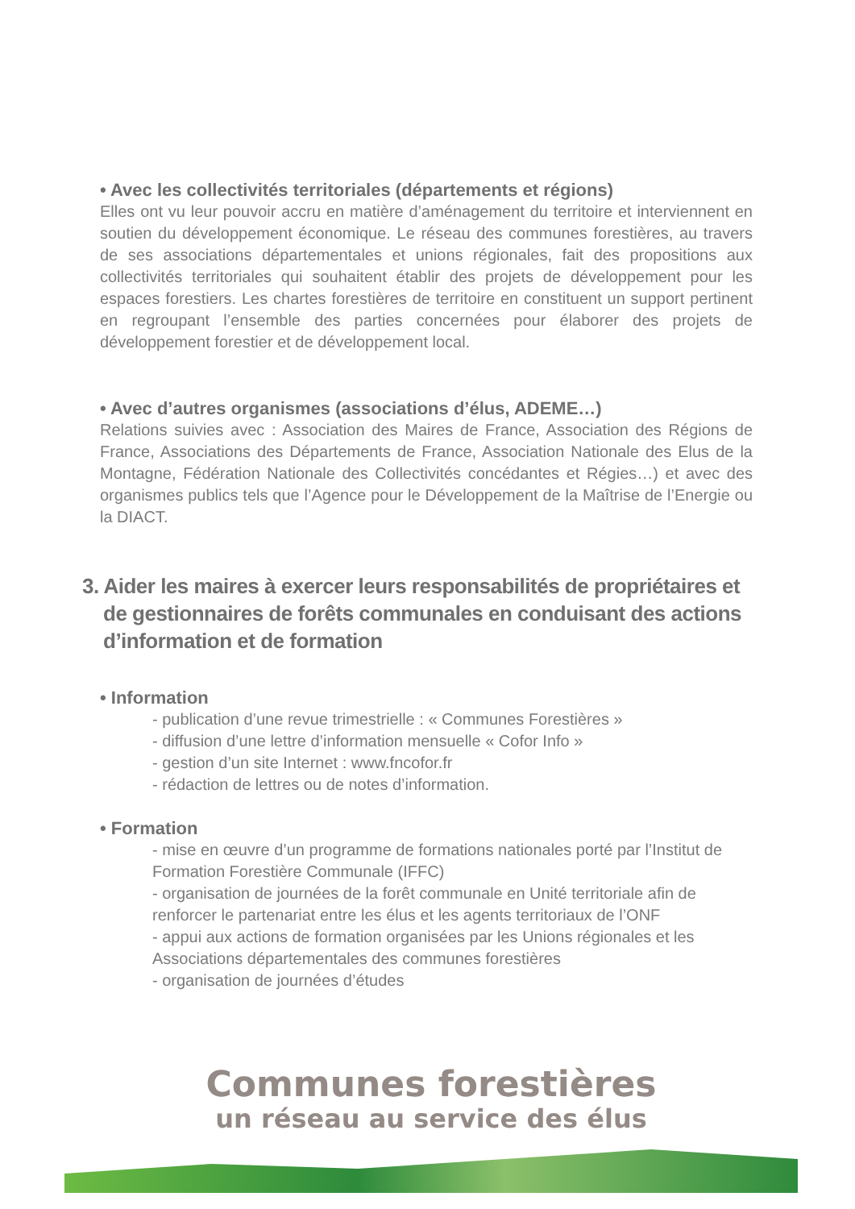• Avec les collectivités territoriales (départements et régions)
Elles ont vu leur pouvoir accru en matière d’aménagement du territoire et interviennent en soutien du développement économique. Le réseau des communes forestières, au travers de ses associations départementales et unions régionales, fait des propositions aux collectivités territoriales qui souhaitent établir des projets de développement pour les espaces forestiers. Les chartes forestières de territoire en constituent un support pertinent en regroupant l’ensemble des parties concernées pour élaborer des projets de développement forestier et de développement local.
• Avec d’autres organismes (associations d’élus, ADEME…)
Relations suivies avec : Association des Maires de France, Association des Régions de France, Associations des Départements de France, Association Nationale des Elus de la Montagne, Fédération Nationale des Collectivités concédantes et Régies…) et avec des organismes publics tels que l’Agence pour le Développement de la Maîtrise de l’Energie ou la DIACT.
3. Aider les maires à exercer leurs responsabilités de propriétaires et de gestionnaires de forêts communales en conduisant des actions d’information et de formation
• Information
- publication d’une revue trimestrielle : « Communes Forestières »
- diffusion d’une lettre d’information mensuelle « Cofor Info »
- gestion d’un site Internet : www.fncofor.fr
- rédaction de lettres ou de notes d’information.
• Formation
- mise en œuvre d’un programme de formations nationales porté par l’Institut de Formation Forestière Communale (IFFC)
- organisation de journées de la forêt communale en Unité territoriale afin de renforcer le partenariat entre les élus et les agents territoriaux de l’ONF
- appui aux actions de formation organisées par les Unions régionales et les Associations départementales des communes forestières
- organisation de journées d’études
Communes forestières
un réseau au service des élus